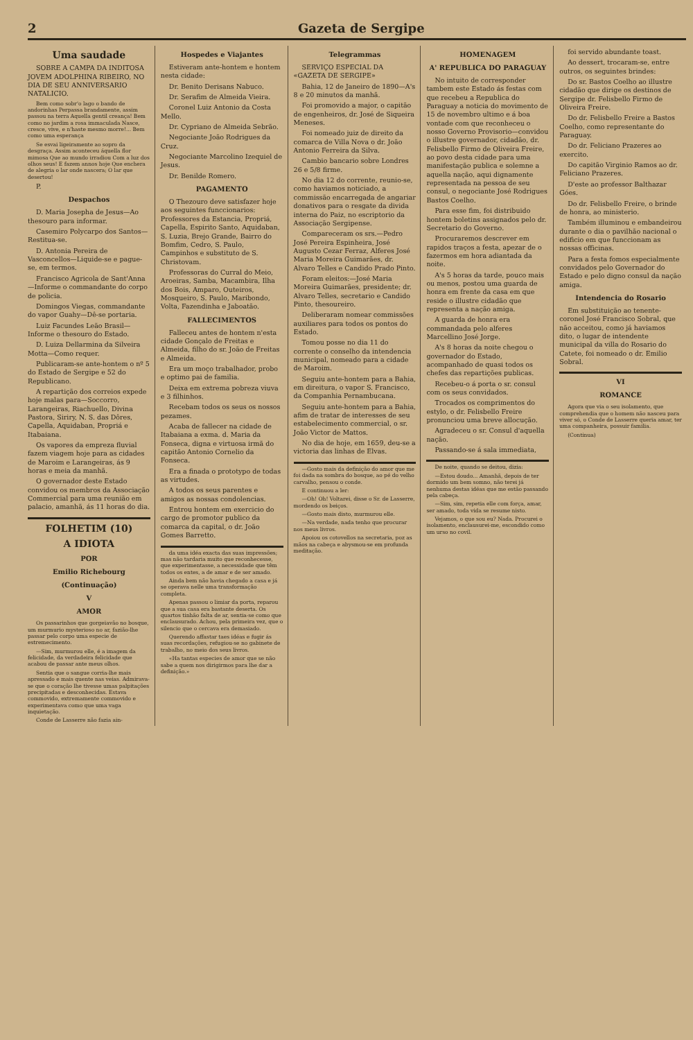2 Gazeta de Sergipe
Uma saudade
SOBRE A CAMPA DA INDITOSA JOVEM ADOLPHINA RIBEIRO, NO DIA DE SEU ANNIVERSARIO NATALICIO.
Bem como sobr'o lago o bando de andorinhas Perpassa brandamente, assim passou na terra Aquella gentil creança! Bem como no jardim a rosa immaculada Nasce, cresce, vive, e n'haste mesmo morre!... Bem como uma esperança
Se esvai ligeiramente ao sopro da desgraça. Assim aconteceu áquella flor mimosa Que ao mundo irradiou Com a luz dos olhos seus! E fazem annos hoje Que enchera de alegria o lar onde nascera; O lar que desertou!
P.
Despachos
D. Maria Josepha de Jesus—Ao thesouro para informar.
Casemiro Polycarpo dos Santos—Restitua-se.
D. Antonia Pereira de Vasconcellos—Liquide-se e pague-se, em termos.
Francisco Agricola de Sant'Anna—Informe o commandante do corpo de policia.
Domingos Viegas, commandante do vapor Guahy—Dê-se portaria.
Luiz Facundes Leão Brasil—Informe o thesouro do Estado.
D. Luiza Dellarmina da Silveira Motta—Como requer.
Publicaram-se ante-hontem o nº 5 do Estado de Sergipe e 52 do Republicano.
A repartição dos correios expede hoje malas para—Soccorro, Larangeiras, Riachuello, Divina Pastora, Siriry, N. S. das Dôres, Capella, Aquidaban, Propriá e Itabaiana.
Os vapores da empreza fluvial fazem viagem hoje para as cidades de Maroim e Larangeiras, ás 9 horas e meia da manhã.
O governador deste Estado convidou os membros da Associação Commercial para uma reunião em palacio, amanhã, ás 11 horas do dia.
FOLHETIM (10)
A IDIOTA
POR
Emilio Richebourg
(Continuação)
V
AMOR
Os passarinhos que gorgeiavão no bosque, um murmurio mysterioso no ar, fazião-lhe passar pelo corpo uma especie de estremecimento.
—Sim, murmurou elle, é a imagem da felicidade, da verdadeira felicidade que acabou de passar ante meus olhos.
Sentia que o sangue corria-lhe mais apressado e mais quente nas veias. Admirava-se que o coração lhe tivesse umas palpitações precipitadas e desconhecidas. Estava commovido, extremamente commovido e experimentava como que uma vaga inquietação.
Conde de Lasserre não fazia ain-
Hospedes e Viajantes
Estiveram ante-hontem e hontem nesta cidade:
Dr. Benito Derisans Nabuco.
Dr. Serafim de Almeida Vieira.
Coronel Luiz Antonio da Costa Mello.
Dr. Cypriano de Almeida Sebrão.
Negociante João Rodrigues da Cruz.
Negociante Marcolino Izequiel de Jesus.
Dr. Benilde Romero.
PAGAMENTO
O Thezouro deve satisfazer hoje aos seguintes funccionarios: Professores da Estancia, Propriá, Capella, Espirito Santo, Aquidaban, S. Luzia, Brejo Grande, Bairro do Bomfim, Cedro, S. Paulo, Campinhos e substituto de S. Christovam.
Professoras do Curral do Meio, Aroeiras, Samba, Macambira, Ilha dos Bois, Amparo, Outeiros, Mosqueiro, S. Paulo, Maribondo, Volta, Fazendinha e Jaboatão.
FALLECIMENTOS
Falleceu antes de hontem n'esta cidade Gonçalo de Freitas e Almeida, filho do sr. João de Freitas e Almeida.
Era um moço trabalhador, probo e optimo pai de familia.
Deixa em extrema pobreza viuva e 3 filhinhos.
Recebam todos os seus os nossos pezames.
Acaba de fallecer na cidade de Itabaiana a exma. d. Maria da Fonseca, digna e virtuosa irmã do capitão Antonio Cornelio da Fonseca.
Era a finada o prototypo de todas as virtudes.
A todos os seus parentes e amigos as nossas condolencias.
Entrou hontem em exercicio do cargo de promotor publico da comarca da capital, o dr. João Gomes Barretto.
da uma idéa exacta das suas impressões; mas não tardaria muito que reconhecesse, que experimentasse, a necessidade que têm todos os entes, a de amar e de ser amado.
Ainda bem não havia chegado a casa e já se operava nelle uma transformação completa.
Apenas passou o limiar da porta, reparou que a sua casa era bastante deserta. Os quartos tinhão falta de ar, sentia-se como que enclausurado. Achou, pela primeira vez, que o silencio que o cercava era demasiado.
Querendo affastar taes idéas e fugir ás suas recordações, refugiou-se no gabinete de trabalho, no meio dos seus livros.
«Ha tantas especies de amor que se não sabe a quem nos dirigirmos para lhe dar a definição.»
Telegrammas
SERVIÇO ESPECIAL DA «GAZETA DE SERGIPE»
Bahia, 12 de Janeiro de 1890—A's 8 e 20 minutos da manhã.
Foi promovido a major, o capitão de engenheiros, dr. José de Siqueira Meneses.
Foi nomeado juiz de direito da comarca de Villa Nova o dr. João Antonio Ferreira da Silva.
Cambio bancario sobre Londres 26 e 5/8 firme.
No dia 12 do corrente, reunio-se, como haviamos noticiado, a commissão encarregada de angariar donativos para o resgate da divida interna do Paiz, no escriptorio da Associação Sergipense.
Compareceram os srs.—Pedro José Pereira Espinheira, José Augusto Cezar Ferraz, Alferes José Maria Moreira Guimarães, dr. Alvaro Telles e Candido Prado Pinto.
Foram eleitos:—José Maria Moreira Guimarães, presidente; dr. Alvaro Telles, secretario e Candido Pinto, thesoureiro.
Deliberaram nomear commissões auxiliares para todos os pontos do Estado.
Tomou posse no dia 11 do corrente o conselho da intendencia municipal, nomeado para a cidade de Maroim.
Seguiu ante-hontem para a Bahia, em direitura, o vapor S. Francisco, da Companhia Pernambucana.
Seguiu ante-hontem para a Bahia, afim de tratar de interesses de seu estabelecimento commercial, o sr. João Victor de Mattos.
No dia de hoje, em 1659, deu-se a victoria das linhas de Elvas.
—Gosto mais da definição do amor que me foi dada na sombra do bosque, ao pé do velho carvalho, pensou o conde.
E continuou a ler:
—Oh! Oh! Voltarei, disse o Sr. de Lasserre, mordendo os beiços.
—Gosto mais disto, murmurou elle.
—Na verdade, nada tenho que procurar nos meus livros.
Apoiou os cotovellos na secretaria, poz as mãos na cabeça e abysmou-se em profunda meditação.
HOMENAGEM
A' REPUBLICA DO PARAGUAY
No intuito de corresponder tambem este Estado ás festas com que recebeu a Republica do Paraguay a noticia do movimento de 15 de novembro ultimo e á boa vontade com que reconheceu o nosso Governo Provisorio—convidou o illustre governador, cidadão, dr. Felisbello Firmo de Oliveira Freire, ao povo desta cidade para uma manifestação publica e solemne a aquella nação, aqui dignamente representada na pessoa de seu consul, o negociante José Rodrigues Bastos Coelho.
Para esse fim, foi distribuido hontem boletins assignados pelo dr. Secretario do Governo.
Procuraremos descrever em rapidos traços a festa, apezar de o fazermos em hora adiantada da noite.
A's 5 horas da tarde, pouco mais ou menos, postou uma guarda de honra em frente da casa em que reside o illustre cidadão que representa a nação amiga.
A guarda de honra era commandada pelo alferes Marcellino José Jorge.
A's 8 horas da noite chegou o governador do Estado, acompanhado de quasi todos os chefes das repartições publicas.
Recebeu-o á porta o sr. consul com os seus convidados.
Trocados os comprimentos do estylo, o dr. Felisbello Freire pronunciou uma breve allocução.
Agradeceu o sr. Consul d'aquella nação.
Passando-se á sala immediata,
De noite, quando se deitou, dizia:
—Estou doudo... Amanhã, depois de ter dormido um bem somno, não terei já nenhuma destas idéas que me estão passando pela cabeça.
—Sim, sim, repetia elle com força, amar, ser amado, toda vida se resume nisto.
Vejamos, o que sou eu? Nada. Procurei o isolamento, enclausurei-me, escondido como um urso no covil.
foi servido abundante toast.
Ao dessert, trocaram-se, entre outros, os seguintes brindes:
Do sr. Bastos Coelho ao illustre cidadão que dirige os destinos de Sergipe dr. Felisbello Firmo de Oliveira Freire.
Do dr. Felisbello Freire a Bastos Coelho, como representante do Paraguay.
Do dr. Feliciano Prazeres ao exercito.
Do capitão Virginio Ramos ao dr. Feliciano Prazeres.
D'este ao professor Balthazar Góes.
Do dr. Felisbello Freire, o brinde de honra, ao ministerio.
Também illuminou e embandeirou durante o dia o pavilhão nacional o edificio em que funccionam as nossas officinas.
Para a festa fomos especialmente convidados pelo Governador do Estado e pelo digno consul da nação amiga.
Intendencia do Rosario
Em substituição ao tenente-coronel José Francisco Sobral, que não acceitou, como já haviamos dito, o lugar de intendente municipal da villa do Rosario do Catete, foi nomeado o dr. Emilio Sobral.
VI
ROMANCE
Agora que via o seu isolamento, que comprehendia que o homem não nasceu para viver só, o Conde de Lasserre queria amar, ter uma companheira, possuir familia.
(Continua)